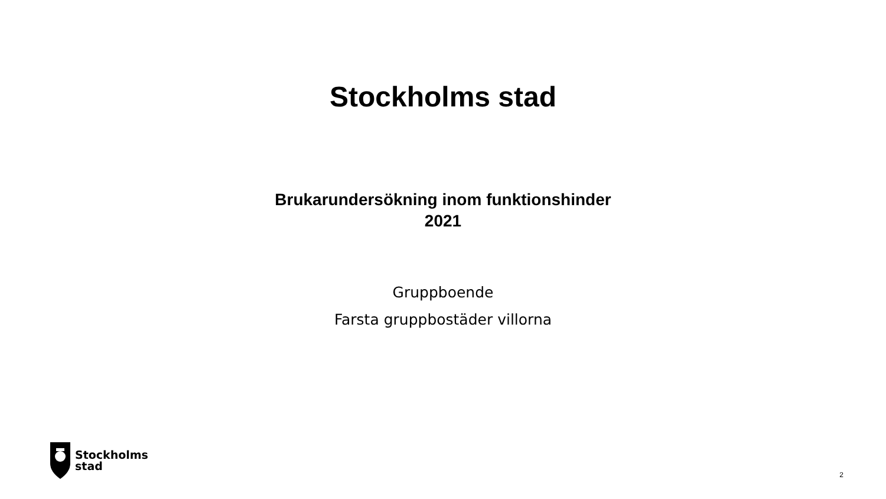Stockholms stad
Brukarundersökning inom funktionshinder
2021
Gruppboende
Farsta gruppbostäder villorna
Stockholms
stad
2